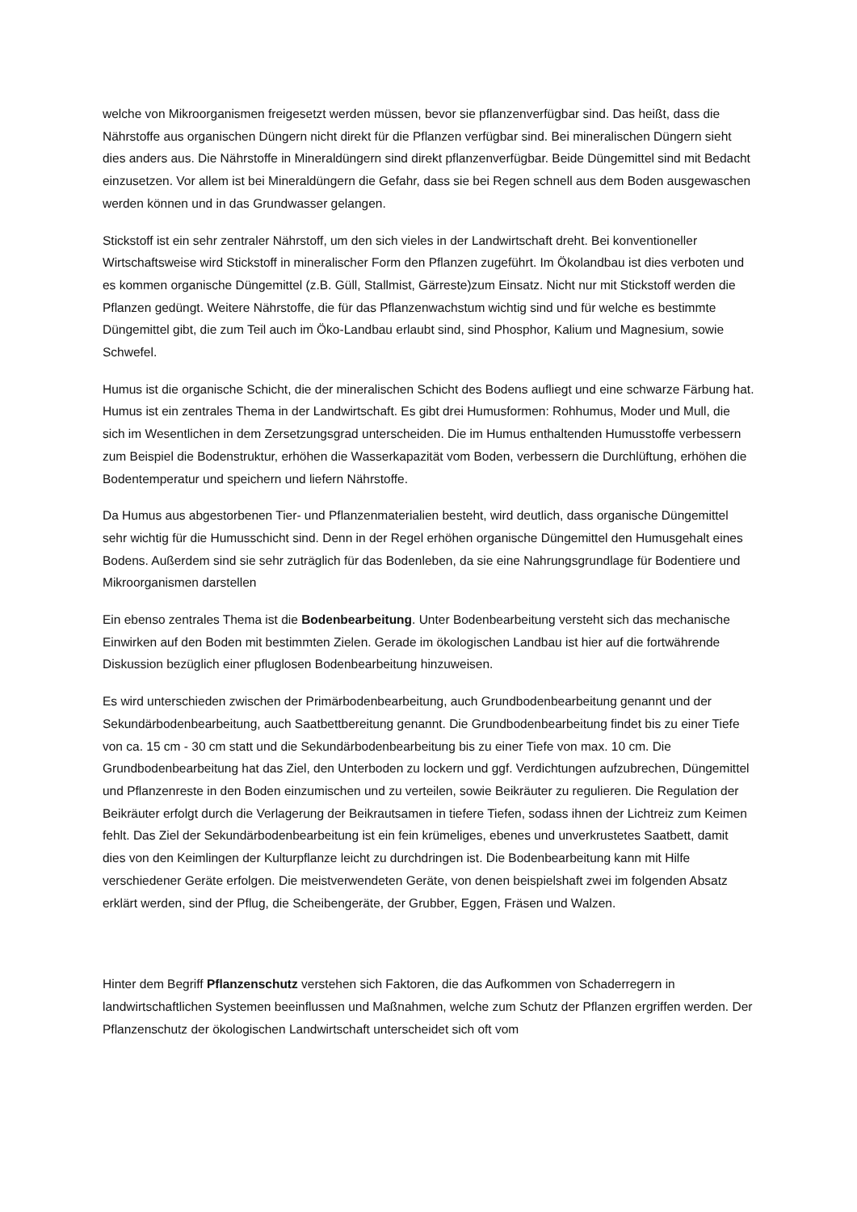welche von Mikroorganismen freigesetzt werden müssen, bevor sie pflanzenverfügbar sind. Das heißt, dass die Nährstoffe aus organischen Düngern nicht direkt für die Pflanzen verfügbar sind. Bei mineralischen Düngern sieht dies anders aus. Die Nährstoffe in Mineraldüngern sind direkt pflanzenverfügbar. Beide Düngemittel sind mit Bedacht einzusetzen. Vor allem ist bei Mineraldüngern die Gefahr, dass sie bei Regen schnell aus dem Boden ausgewaschen werden können und in das Grundwasser gelangen.
Stickstoff ist ein sehr zentraler Nährstoff, um den sich vieles in der Landwirtschaft dreht. Bei konventioneller Wirtschaftsweise wird Stickstoff in mineralischer Form den Pflanzen zugeführt. Im Ökolandbau ist dies verboten und es kommen organische Düngemittel (z.B. Güll, Stallmist, Gärreste)zum Einsatz. Nicht nur mit Stickstoff werden die Pflanzen gedüngt. Weitere Nährstoffe, die für das Pflanzenwachstum wichtig sind und für welche es bestimmte Düngemittel gibt, die zum Teil auch im Öko-Landbau erlaubt sind, sind Phosphor, Kalium und Magnesium, sowie Schwefel.
Humus ist die organische Schicht, die der mineralischen Schicht des Bodens aufliegt und eine schwarze Färbung hat. Humus ist ein zentrales Thema in der Landwirtschaft. Es gibt drei Humusformen: Rohhumus, Moder und Mull, die sich im Wesentlichen in dem Zersetzungsgrad unterscheiden. Die im Humus enthaltenden Humusstoffe verbessern zum Beispiel die Bodenstruktur, erhöhen die Wasserkapazität vom Boden, verbessern die Durchlüftung, erhöhen die Bodentemperatur und speichern und liefern Nährstoffe.
Da Humus aus abgestorbenen Tier- und Pflanzenmaterialien besteht, wird deutlich, dass organische Düngemittel sehr wichtig für die Humusschicht sind. Denn in der Regel erhöhen organische Düngemittel den Humusgehalt eines Bodens. Außerdem sind sie sehr zuträglich für das Bodenleben, da sie eine Nahrungsgrundlage für Bodentiere und Mikroorganismen darstellen
Ein ebenso zentrales Thema ist die Bodenbearbeitung. Unter Bodenbearbeitung versteht sich das mechanische Einwirken auf den Boden mit bestimmten Zielen. Gerade im ökologischen Landbau ist hier auf die fortwährende Diskussion bezüglich einer pfluglosen Bodenbearbeitung hinzuweisen.
Es wird unterschieden zwischen der Primärbodenbearbeitung, auch Grundbodenbearbeitung genannt und der Sekundärbodenbearbeitung, auch Saatbettbereitung genannt. Die Grundbodenbearbeitung findet bis zu einer Tiefe von ca. 15 cm - 30 cm statt und die Sekundärbodenbearbeitung bis zu einer Tiefe von max. 10 cm. Die Grundbodenbearbeitung hat das Ziel, den Unterboden zu lockern und ggf. Verdichtungen aufzubrechen, Düngemittel und Pflanzenreste in den Boden einzumischen und zu verteilen, sowie Beikräuter zu regulieren. Die Regulation der Beikräuter erfolgt durch die Verlagerung der Beikrautsamen in tiefere Tiefen, sodass ihnen der Lichtreiz zum Keimen fehlt. Das Ziel der Sekundärbodenbearbeitung ist ein fein krümeliges, ebenes und unverkrustetes Saatbett, damit dies von den Keimlingen der Kulturpflanze leicht zu durchdringen ist. Die Bodenbearbeitung kann mit Hilfe verschiedener Geräte erfolgen. Die meistverwendeten Geräte, von denen beispielshaft zwei im folgenden Absatz erklärt werden, sind der Pflug, die Scheibengeräte, der Grubber, Eggen, Fräsen und Walzen.
Hinter dem Begriff Pflanzenschutz verstehen sich Faktoren, die das Aufkommen von Schaderregern in landwirtschaftlichen Systemen beeinflussen und Maßnahmen, welche zum Schutz der Pflanzen ergriffen werden. Der Pflanzenschutz der ökologischen Landwirtschaft unterscheidet sich oft vom